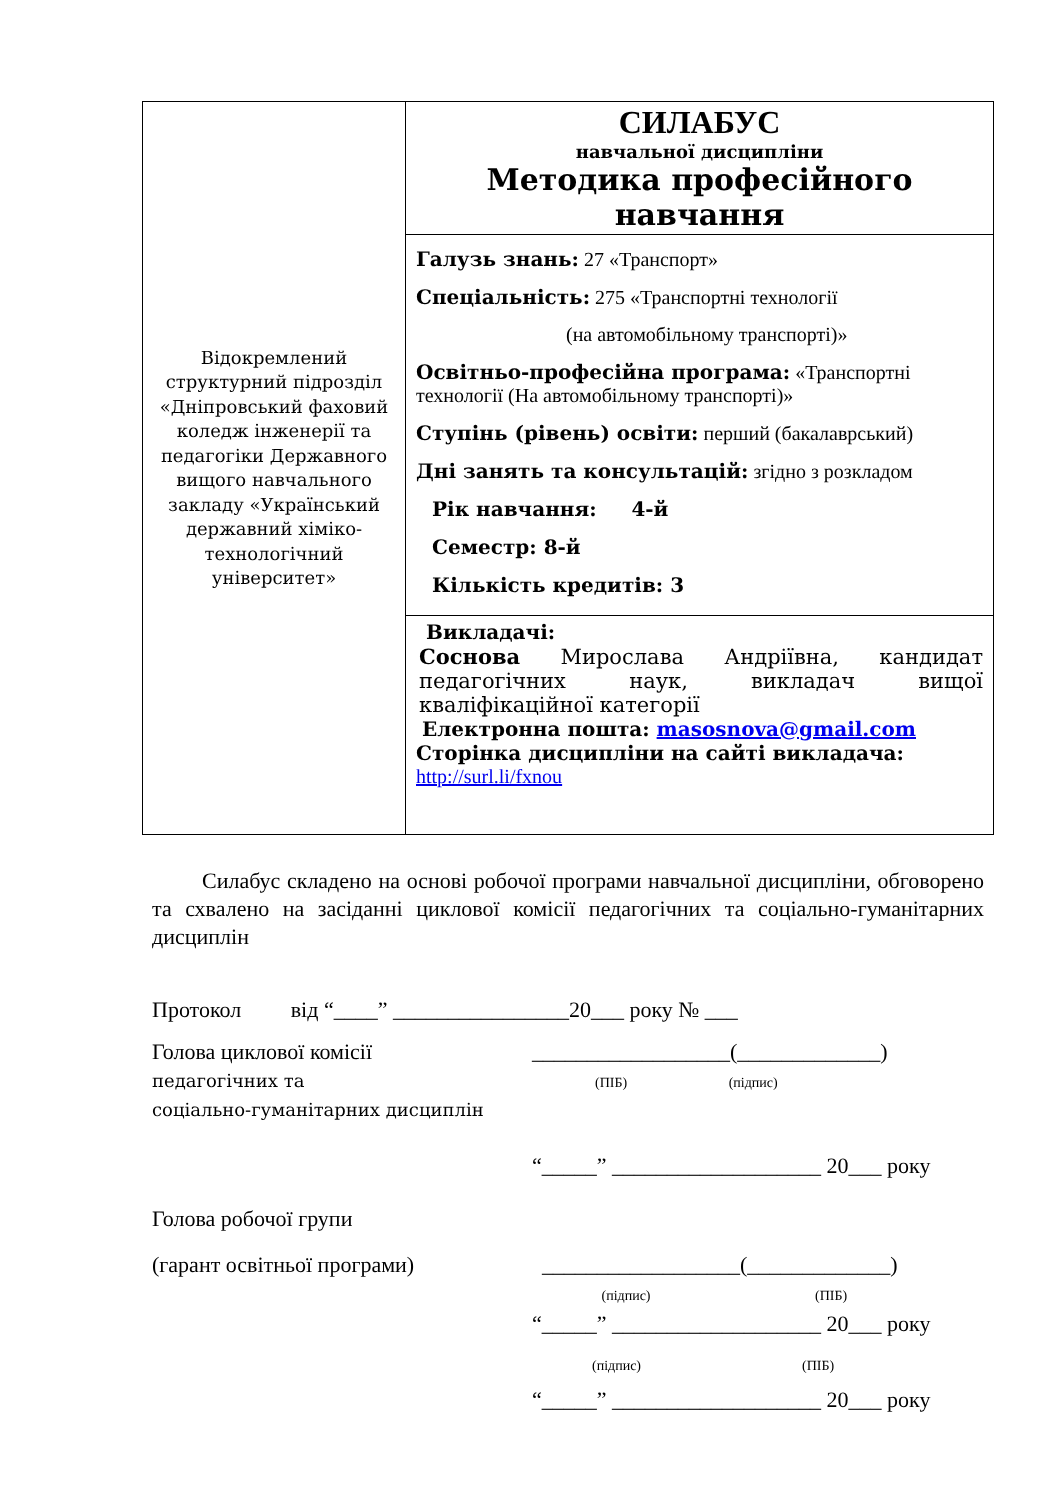| Відокремлений структурний підрозділ «Дніпровський фаховий коледж інженерії та педагогіки Державного вищого навчального закладу «Український державний хіміко-технологічний університет» | СИЛАБУС навчальної дисципліни Методика професійного навчання |
| | Галузь знань: 27 «Транспорт» Спеціальність: 275 «Транспортні технології (на автомобільному транспорті)» Освітньо-професійна програма: «Транспортні технології (На автомобільному транспорті)» Ступінь (рівень) освіти: перший (бакалаврський) Дні занять та консультацій: згідно з розкладом Рік навчання: 4-й Семестр: 8-й Кількість кредитів: 3 |
| | Викладачі: Соснова Мирослава Андріївна, кандидат педагогічних наук, викладач вищої кваліфікаційної категорії Електронна пошта: masosnova@gmail.com Сторінка дисципліни на сайті викладача: http://surl.li/fxnou |
Силабус складено на основі робочої програми навчальної дисципліни, обговорено та схвалено на засіданні циклової комісії педагогічних та соціально-гуманітарних дисциплін
Протокол від “____” ________________20___ року № ___
Голова циклової комісії
педагогічних та
соціально-гуманітарних дисциплін
__________________(_____________)
(ПІБ) (підпис)
“_____” ___________________ 20___ року
Голова робочої групи
(гарант освітньої програми) __________________(_____________)
(підпис) (ПІБ)
“_____” ___________________ 20___ року
(підпис) (ПІБ)
“_____” ___________________ 20___ року